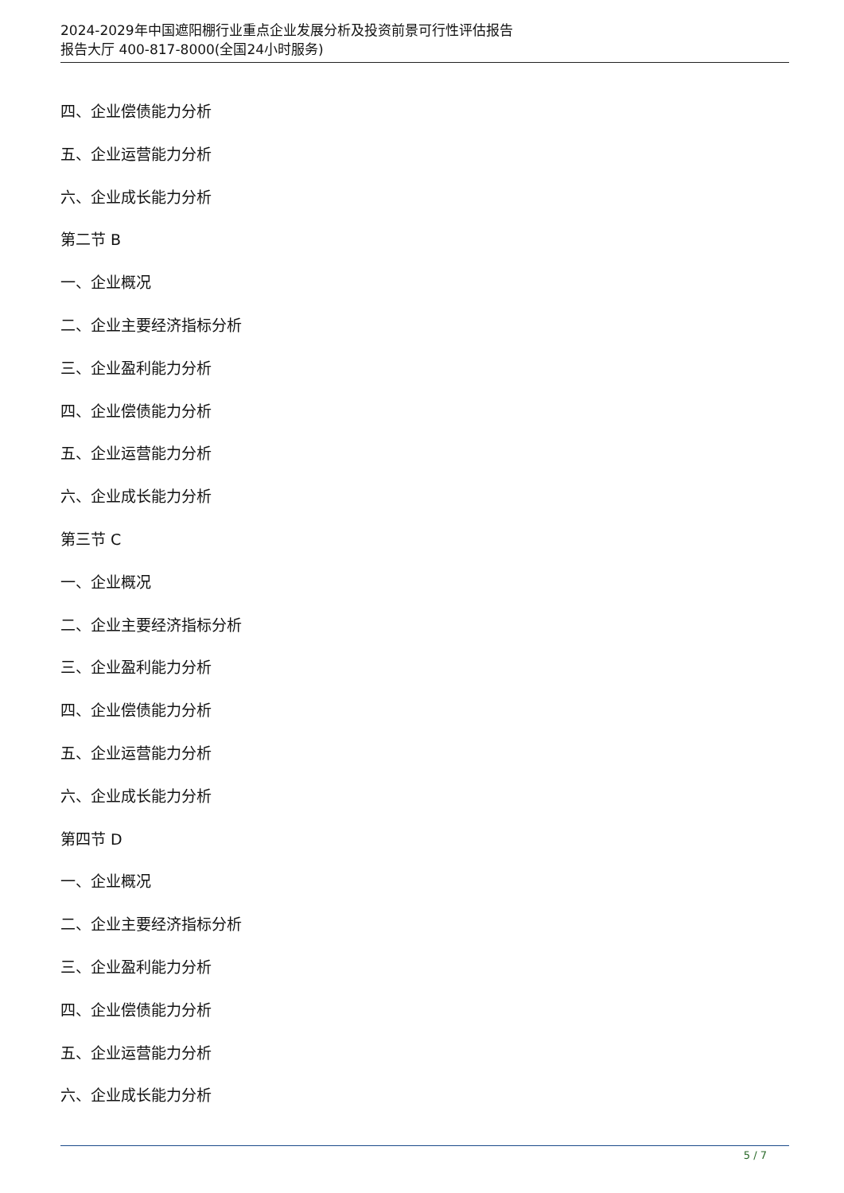2024-2029年中国遮阳棚行业重点企业发展分析及投资前景可行性评估报告
报告大厅 400-817-8000(全国24小时服务)
四、企业偿债能力分析
五、企业运营能力分析
六、企业成长能力分析
第二节 B
一、企业概况
二、企业主要经济指标分析
三、企业盈利能力分析
四、企业偿债能力分析
五、企业运营能力分析
六、企业成长能力分析
第三节 C
一、企业概况
二、企业主要经济指标分析
三、企业盈利能力分析
四、企业偿债能力分析
五、企业运营能力分析
六、企业成长能力分析
第四节 D
一、企业概况
二、企业主要经济指标分析
三、企业盈利能力分析
四、企业偿债能力分析
五、企业运营能力分析
六、企业成长能力分析
5 / 7